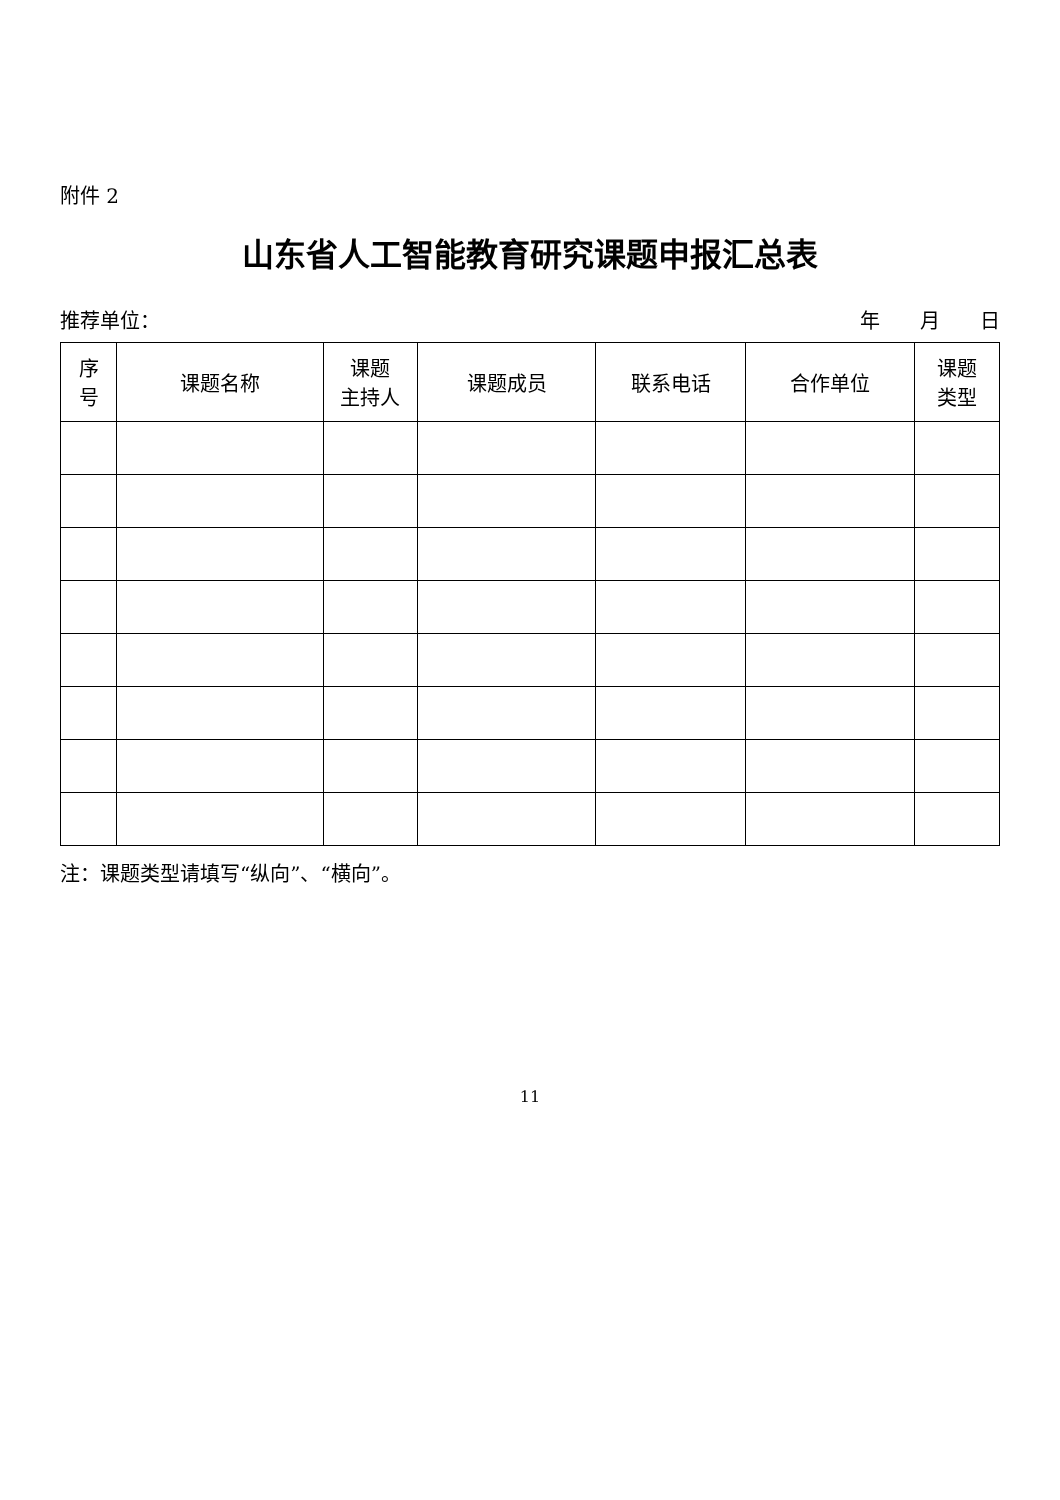附件 2
山东省人工智能教育研究课题申报汇总表
推荐单位： 年　　月　　日
| 序 号 | 课题名称 | 课题 主持人 | 课题成员 | 联系电话 | 合作单位 | 课题 类型 |
| --- | --- | --- | --- | --- | --- | --- |
注：课题类型请填写“纵向”、“横向”。
11